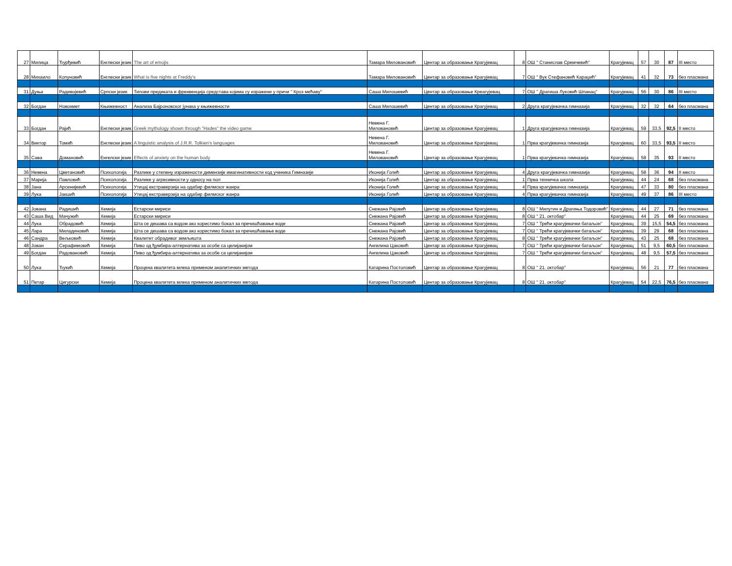| 27 | Милица | Ђурђевић | Енглески језик | The art of emojis | Тамара Миловановић | Центар за образовање Крагујевац | 8 | ОШ " Станислав Сремчевић" | Крагујевац | 57 | 30 | 87 | III место |
| 28 | Михаило | Копуновић | Енглески језик | What is five nights at Freddy's | Тамара Миловановић | Центар за образовање Крагујевац | 7 | ОШ " Вук Стефановић Караџић" | Крагујевац | 41 | 32 | 73 | без пласмана |
| 31 | Дуња | Радивојевић | Српски језик | Типови предиката и фреквенција средстава којима су изражени у причи " Кроз мећаву" | Саша Милошевић | Центар за образовање Креагујевац | 7 | ОШ " Драгиша Луковић Шпанац" | Крагујевац | 56 | 30 | 86 | III место |
| 32 | Богдан | Новокмет | Књижевност | Анализа Бајроновског јунака у књижевности | Саша Милошевић | Центар за образовање Крагујевац | 2 | Друга крагујевачка гимназија | Крагујевац | 32 | 32 | 64 | без пласмана |
| 33 | Богдан | Рајић | Енглески језик | Greek mythology shown through "Hades" the video game | Невена Г. Миловановић | Центар за образовање Крагујевац | 1 | Друга крагујевачка гимназија | Крагујевац | 59 | 33,5 | 92,5 | II место |
| 34 | Виктор | Томић | Енглески језик | A linguistic analysis of J.R.R. Tolkien's languages | Невена Г. Миловановић | Центар за образовање Крагујевац | 1 | Прва крагујевачка гимназија | Крагујевац | 60 | 33,5 | 93,5 | II место |
| 35 | Сава | Домановић | Енгелски језик | Effects of anxiety on the human body | Невена Г. Миловановић | Центар за образовање Крагујевац | 1 | Прва крагујевачка гимназија | Крагујевац | 58 | 35 | 93 | II место |
| 36 | Невена | Цветановић | Психологија | Разлике у степену изражености димензије имагинативности код ученика Гимназије | Иконија Голић | Центар за образовање Крагујевац | 4 | Друга крагујевачка гимназија | Крагујевац | 58 | 36 | 94 | II место |
| 37 | Марија | Павловић | Психологија | Разлике у агресивности у односу на пол | Иконија Голић | Центар за образовање Крагујевац | 1 | Прва техничка школа | Крагујевац | 44 | 24 | 68 | без пласмана |
| 38 | Јана | Арсенијевић | Психологија | Утицај екстраверзија на одабир филмског жанра | Иконија Голић | Центар за образовање Крагујевац | 4 | Прва крагујевачка гимназија | Крагујевац | 47 | 33 | 80 | без пласмана |
| 39 | Лука | Јакшић | Психологија | Утицај екстраверзија на одабир филмског жанра | Иконија Голић | Центар за образовање Крагујевац | 4 | Прва крагујевачка гимназија | Крагујевац | 49 | 37 | 86 | III место |
| 42 | Јована | Радишић | Хемија | Естарски мириси | Снежана Рајовић | Центар за образовање Крагујевац | 8 | ОШ " Милутин и Драгиња Тодоровић" | Крагујевац | 44 | 27 | 71 | без пласмана |
| 43 | Саша Вид | Мачужић | Хемија | Естарски мириси | Снежана Рајовић | Центар за образовање Крагујевац | 8 | ОШ " 21. октобар" | Крагујевац | 44 | 25 | 69 | без пласмана |
| 44 | Лука | Обрадовић | Хемија | Шта се дешава са водом ако користимо бокал за пречишћавање воде | Снежана Рајовић | Центар за образовање Крагујевац | 7 | ОШ " Трећи крагујевачки батаљон" | Крагујевац | 39 | 15,5 | 54,5 | без пласмана |
| 45 | Лара | Миладиновић | Хемија | Шта се дешава са водом ако користимо бокал за пречишћавање воде | Снежана Рајовић | Центар за образовање Крагујевац | 7 | ОШ " Трећи крагујевачки батаљон" | Крагујевац | 39 | 29 | 68 | без пласмана |
| 46 | Сандра | Вељковић | Хемија | Квалитет обрадивог земљишта | Снежана Рајовић | Центар за образовање Крагујевац | 8 | ОШ " Трећи крагујевачки батаљон" | Крагујевац | 43 | 25 | 68 | без пласмана |
| 48 | Јован | Серафимовић | Хемија | Пиво од ђумбира-алтернатива за особе са целијакијом | Ангелина Цаковић | Центар за образовање Крагујевац | 7 | ОШ " Трећи крагујевачки батаљон" | Крагујевац | 51 | 9,5 | 60,5 | без пласмана |
| 49 | Богдан | Радовановић | Хемија | Пиво од ђумбира-алтернатива за особе са целијакијом | Ангелина Цаковић | Центар за образовање Крагујевац | 7 | ОШ " Трећи крагујевачки батаљон" | Крагујевац | 48 | 9,5 | 57,5 | без пласмана |
| 50 | Лука | Ђукић | Хемија | Процена квалитета млека применом аналитичких метода | Катарина Постоловић | Центар за образовање Крагујевац | 8 | ОШ " 21. октобар" | Крагујевац | 56 | 21 | 77 | без пласмана |
| 51 | Петар | Цигурски | Хемија | Процена квалитета млека применом аналитичких метода | Катарина Постоловић | Центар за образовање Крагујевац | 8 | ОШ " 21. октобар" | Крагујевац | 54 | 22,5 | 76,5 | без пласмана |